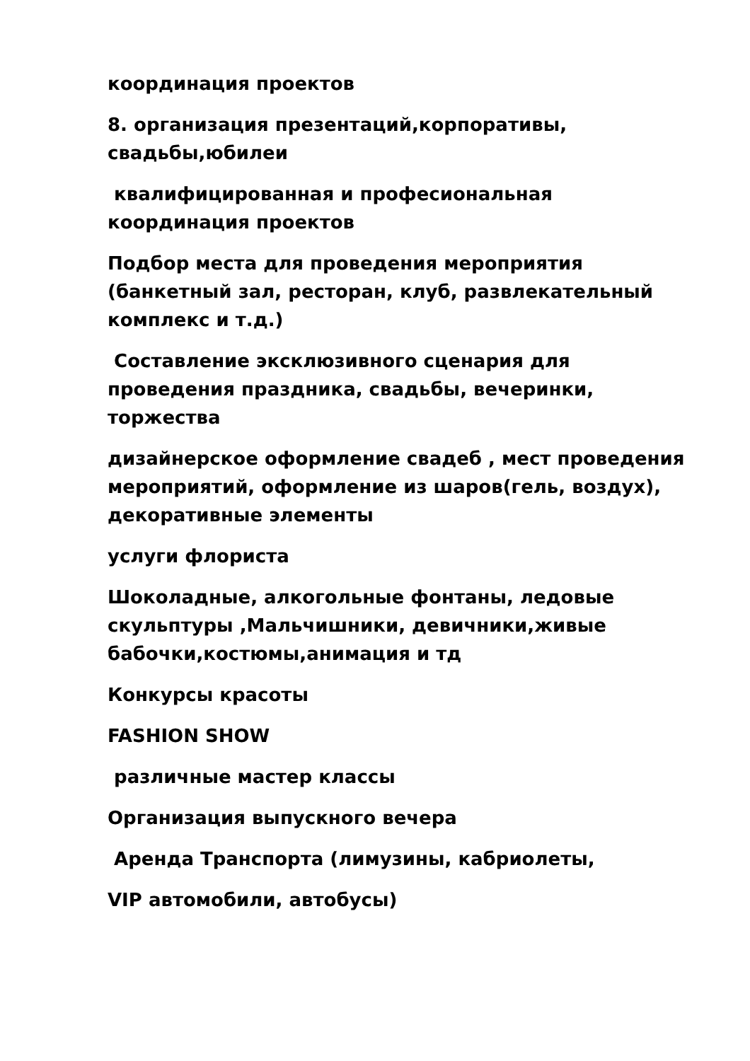координация проектов
8. организация презентаций,корпоративы, свадьбы,юбилеи
квалифицированная и професиональная координация проектов
Подбор места для проведения мероприятия (банкетный зал, ресторан, клуб, развлекательный комплекс и т.д.)
Составление эксклюзивного сценария для проведения праздника, свадьбы, вечеринки, торжества
дизайнерское оформление свадеб , мест проведения мероприятий, оформление из шаров(гель, воздух), декоративные элементы
услуги флориста
Шоколадные, алкогольные фонтаны, ледовые скульптуры ,Мальчишники, девичники,живые бабочки,костюмы,анимация и тд
Конкурсы красоты
FASHION SHOW
различные мастер классы
Организация выпускного вечера
Аренда Транспорта (лимузины, кабриолеты,
VIP автомобили, автобусы)